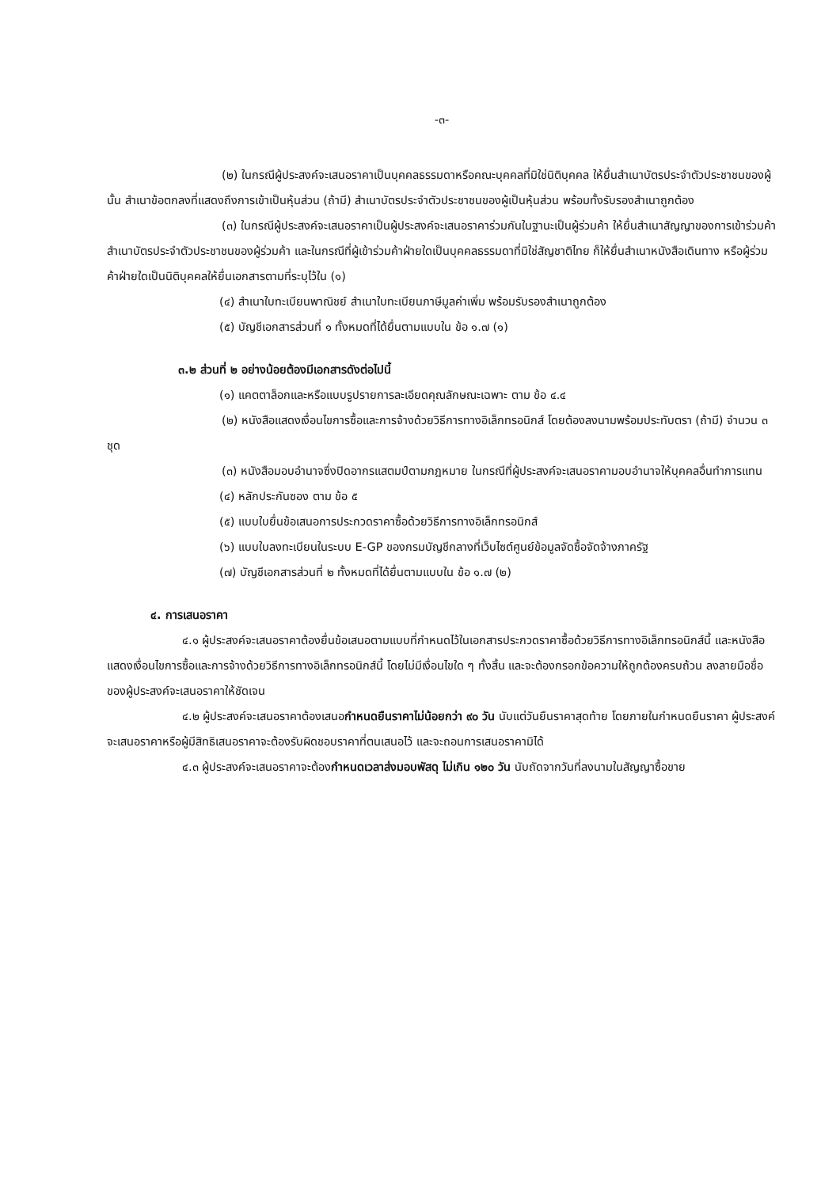-๓-
(๒) ในกรณีผู้ประสงค์จะเสนอราคาเป็นบุคคลธรรมดาหรือคณะบุคคลที่มิใช่นิติบุคคล ให้ยื่นสำเนาบัตรประจำตัวประชาชนของผู้นั้น สำเนาข้อตกลงที่แสดงถึงการเข้าเป็นหุ้นส่วน (ถ้ามี) สำเนาบัตรประจำตัวประชาชนของผู้เป็นหุ้นส่วน พร้อมทั้งรับรองสำเนาถูกต้อง
(๓) ในกรณีผู้ประสงค์จะเสนอราคาเป็นผู้ประสงค์จะเสนอราคาร่วมกันในฐานะเป็นผู้ร่วมค้า ให้ยื่นสำเนาสัญญาของการเข้าร่วมค้า สำเนาบัตรประจำตัวประชาชนของผู้ร่วมค้า และในกรณีที่ผู้เข้าร่วมค้าฝ่ายใดเป็นบุคคลธรรมดาที่มิใช่สัญชาติไทย ก็ให้ยื่นสำเนาหนังสือเดินทาง หรือผู้ร่วมค้าฝ่ายใดเป็นนิติบุคคลให้ยื่นเอกสารตามที่ระบุไว้ใน (๑)
(๔) สำเนาใบทะเบียนพาณิชย์ สำเนาใบทะเบียนภาษีมูลค่าเพิ่ม พร้อมรับรองสำเนาถูกต้อง
(๕) บัญชีเอกสารส่วนที่ ๑ ทั้งหมดที่ได้ยื่นตามแบบใน ข้อ ๑.๗ (๑)
๓.๒ ส่วนที่ ๒ อย่างน้อยต้องมีเอกสารดังต่อไปนี้
(๑) แคตตาล็อกและหรือแบบรูปรายการละเอียดคุณลักษณะเฉพาะ ตาม ข้อ ๔.๔
(๒) หนังสือแสดงเงื่อนไขการซื้อและการจ้างด้วยวิธีการทางอิเล็กทรอนิกส์ โดยต้องลงนามพร้อมประทับตรา (ถ้ามี) จำนวน ๓ ชุด
(๓) หนังสือมอบอำนาจซึ่งปิดอากรแสตมป์ตามกฎหมาย ในกรณีที่ผู้ประสงค์จะเสนอราคามอบอำนาจให้บุคคลอื่นทำการแทน
(๔) หลักประกันซอง ตาม ข้อ ๕
(๕) แบบใบยื่นข้อเสนอการประกวดราคาซื้อด้วยวิธีการทางอิเล็กทรอนิกส์
(๖) แบบใบลงทะเบียนในระบบ E-GP ของกรมบัญชีกลางที่เว็บไซต์ศูนย์ข้อมูลจัดซื้อจัดจ้างภาครัฐ
(๗) บัญชีเอกสารส่วนที่ ๒ ทั้งหมดที่ได้ยื่นตามแบบใน ข้อ ๑.๗ (๒)
๔. การเสนอราคา
๔.๑ ผู้ประสงค์จะเสนอราคาต้องยื่นข้อเสนอตามแบบที่กำหนดไว้ในเอกสารประกวดราคาซื้อด้วยวิธีการทางอิเล็กทรอนิกส์นี้ และหนังสือแสดงเงื่อนไขการซื้อและการจ้างด้วยวิธีการทางอิเล็กทรอนิกส์นี้ โดยไม่มีเงื่อนไขใด ๆ ทั้งสิ้น และจะต้องกรอกข้อความให้ถูกต้องครบถ้วน ลงลายมือชื่อ ของผู้ประสงค์จะเสนอราคาให้ชัดเจน
๔.๒ ผู้ประสงค์จะเสนอราคาต้องเสนอกำหนดยืนราคาไม่น้อยกว่า ๙๐ วัน นับแต่วันยืนราคาสุดท้าย โดยภายในกำหนดยืนราคา ผู้ประสงค์จะเสนอราคาหรือผู้มีสิทธิเสนอราคาจะต้องรับผิดชอบราคาที่ตนเสนอไว้ และจะถอนการเสนอราคามิได้
๔.๓ ผู้ประสงค์จะเสนอราคาจะต้องกำหนดเวลาส่งมอบพัสดุ ไม่เกิน ๑๒๐ วัน นับถัดจากวันที่ลงนามในสัญญาซื้อขาย